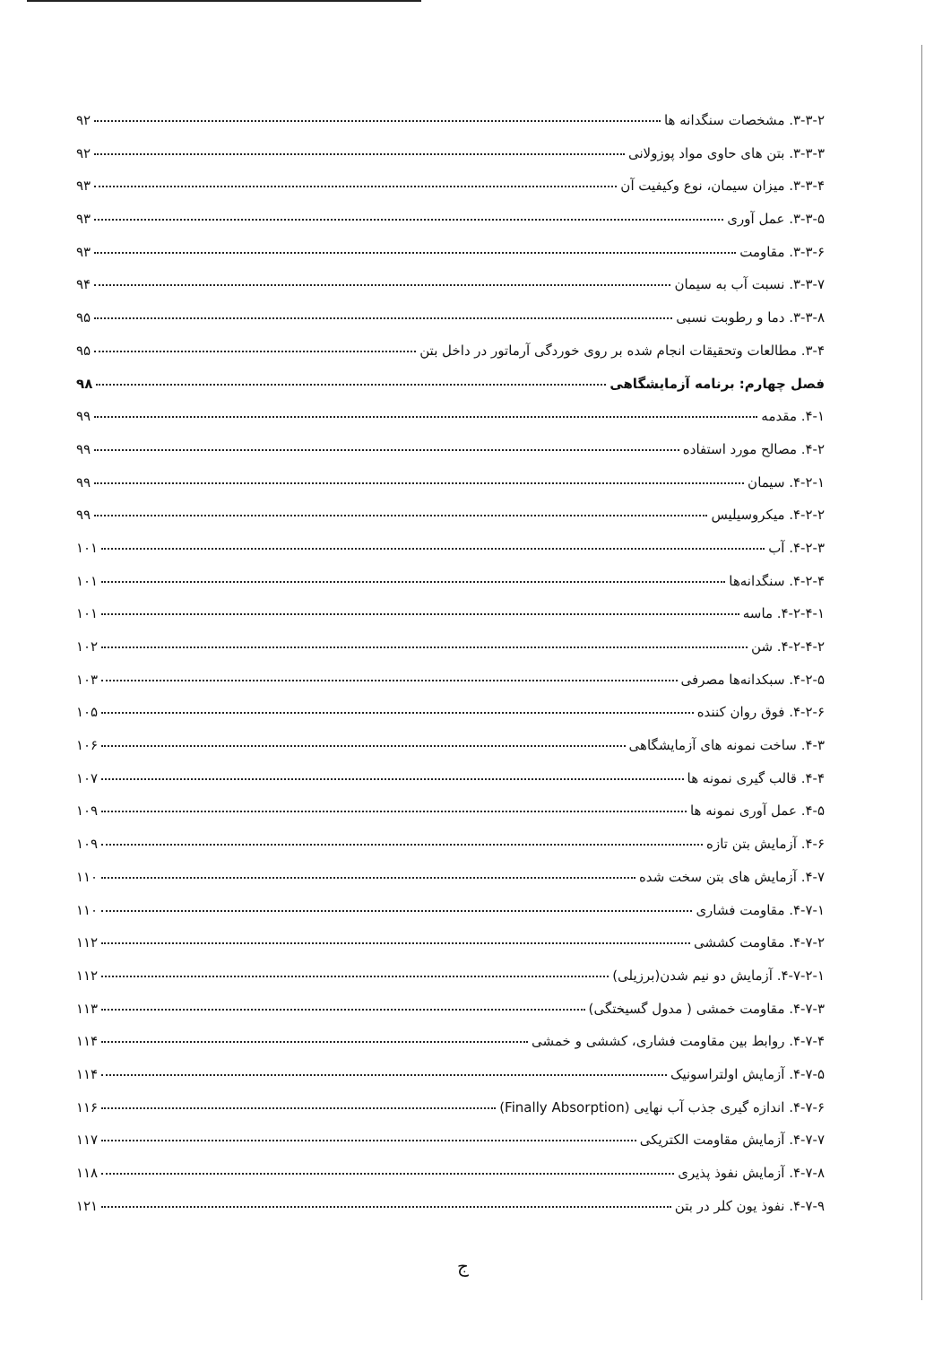۳-۳-۲. مشخصات سنگدانه ها ۹۲
۳-۳-۳. بتن های حاوی مواد پوزولانی ۹۲
۳-۳-۴. میزان سیمان، نوع وکیفیت آن ۹۳
۳-۳-۵. عمل آوری ۹۳
۳-۳-۶. مقاومت ۹۳
۳-۳-۷. نسبت آب به سیمان ۹۴
۳-۳-۸. دما و رطوبت نسبی ۹۵
۳-۴. مطالعات وتحقیقات انجام شده بر روی خوردگی آرماتور در داخل بتن ۹۵
فصل چهارم: برنامه آزمایشگاهی ۹۸
۴-۱. مقدمه ۹۹
۴-۲. مصالح مورد استفاده ۹۹
۴-۲-۱. سیمان ۹۹
۴-۲-۲. میکروسیلیس ۹۹
۴-۲-۳. آب ۱۰۱
۴-۲-۴. سنگدانه‌ها ۱۰۱
۴-۲-۴-۱. ماسه ۱۰۱
۴-۲-۴-۲. شن ۱۰۲
۴-۲-۵. سبکدانه‌ها مصرفی ۱۰۳
۴-۲-۶. فوق روان کننده ۱۰۵
۴-۳. ساخت نمونه های آزمایشگاهی ۱۰۶
۴-۴. قالب گیری نمونه ها ۱۰۷
۴-۵. عمل آوری نمونه ها ۱۰۹
۴-۶. آزمایش بتن تازه ۱۰۹
۴-۷. آزمایش های بتن سخت شده ۱۱۰
۴-۷-۱. مقاومت فشاری ۱۱۰
۴-۷-۲. مقاومت کششی ۱۱۲
۴-۷-۲-۱. آزمایش دو نیم شدن(برزیلی) ۱۱۲
۴-۷-۳. مقاومت خمشی ( مدول گسیختگی) ۱۱۳
۴-۷-۴. روابط بین مقاومت فشاری، کششی و خمشی ۱۱۴
۴-۷-۵. آزمایش اولتراسونیک ۱۱۴
۴-۷-۶. اندازه گیری جذب آب نهایی (Finally Absorption) ۱۱۶
۴-۷-۷. آزمایش مقاومت الکتریکی ۱۱۷
۴-۷-۸. آزمایش نفوذ پذیری ۱۱۸
۴-۷-۹. نفوذ یون کلر در بتن ۱۲۱
ج